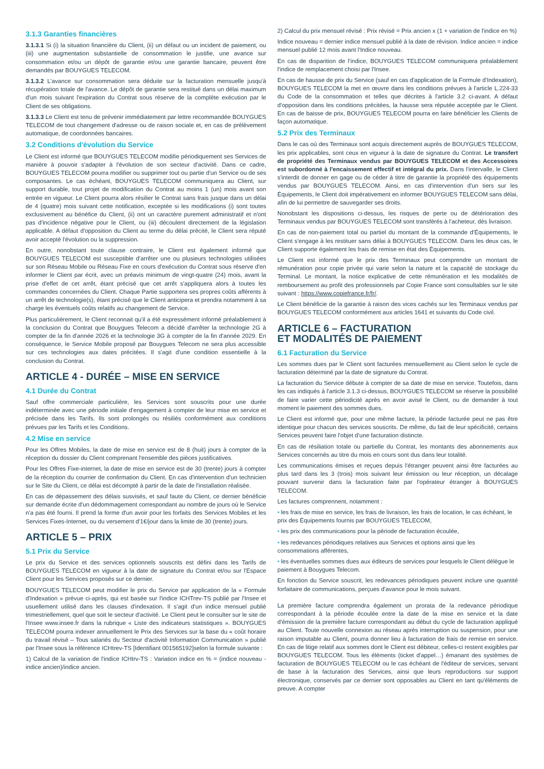3.1.3 Garanties financières
3.1.3.1 Si (i) la situation financière du Client, (ii) un défaut ou un incident de paiement, ou (iii) une augmentation substantielle de consommation le justifie, une avance sur consommation et/ou un dépôt de garantie et/ou une garantie bancaire, peuvent être demandés par BOUYGUES TELECOM.
3.1.3.2 L'avance sur consommation sera déduite sur la facturation mensuelle jusqu'à récupération totale de l'avance. Le dépôt de garantie sera restitué dans un délai maximum d'un mois suivant l'expiration du Contrat sous réserve de la complète exécution par le Client de ses obligations.
3.1.3.3 Le Client est tenu de prévenir immédiatement par lettre recommandée BOUYGUES TELECOM de tout changement d'adresse ou de raison sociale et, en cas de prélèvement automatique, de coordonnées bancaires.
3.2 Conditions d'évolution du Service
Le Client est informé que BOUYGUES TELECOM modifie périodiquement ses Services de manière à pouvoir s'adapter à l'évolution de son secteur d'activité. Dans ce cadre, BOUYGUES TELECOM pourra modifier ou supprimer tout ou partie d'un Service ou de ses composantes. Le cas échéant, BOUYGUES TELECOM communiquera au Client, sur support durable, tout projet de modification du Contrat au moins 1 (un) mois avant son entrée en vigueur. Le Client pourra alors résilier le Contrat sans frais jusque dans un délai de 4 (quatre) mois suivant cette notification, exceptée si les modifications (i) sont toutes exclusivement au bénéfice du Client, (ii) ont un caractère purement administratif et n'ont pas d'incidence négative pour le Client, ou (iii) découlent directement de la législation applicable. A défaut d'opposition du Client au terme du délai précité, le Client sera réputé avoir accepté l'évolution ou la suppression.
En outre, nonobstant toute clause contraire, le Client est également informé que BOUYGUES TELECOM est susceptible d'arrêter une ou plusieurs technologies utilisées sur son Réseau Mobile ou Réseau Fixe en cours d'exécution du Contrat sous réserve d'en informer le Client par écrit, avec un préavis minimum de vingt-quatre (24) mois, avant la prise d'effet de cet arrêt, étant précisé que cet arrêt s'appliquera alors à toutes les commandes concernées du Client. Chaque Partie supportera ses propres coûts afférents à un arrêt de technologie(s), étant précisé que le Client anticipera et prendra notamment à sa charge les éventuels coûts relatifs au changement de Service.
Plus particulièrement, le Client reconnait qu'il a été expressément informé préalablement à la conclusion du Contrat que Bouygues Telecom a décidé d'arrêter la technologie 2G à compter de la fin d'année 2026 et la technologie 3G à compter de la fin d'année 2029. En conséquence, le Service Mobile proposé par Bouygues Telecom ne sera plus accessible sur ces technologies aux dates précitées. Il s'agit d'une condition essentielle à la conclusion du Contrat.
ARTICLE 4 - DURÉE – MISE EN SERVICE
4.1 Durée du Contrat
Sauf offre commerciale particulière, les Services sont souscrits pour une durée indéterminée avec une période initiale d'engagement à compter de leur mise en service et précisée dans les Tarifs. Ils sont prolongés ou résiliés conformément aux conditions prévues par les Tarifs et les Conditions.
4.2 Mise en service
Pour les Offres Mobiles, la date de mise en service est de 8 (huit) jours à compter de la réception du dossier du Client comprenant l'ensemble des pièces justificatives.
Pour les Offres Fixe-internet, la date de mise en service est de 30 (trente) jours à compter de la réception du courrier de confirmation du Client. En cas d'intervention d'un technicien sur le Site du Client, ce délai est décompté à partir de la date de l'installation réalisée.
En cas de dépassement des délais susvisés, et sauf faute du Client, ce dernier bénéficie sur demande écrite d'un dédommagement correspondant au nombre de jours où le Service n'a pas été fourni. Il prend la forme d'un avoir pour les forfaits des Services Mobiles et les Services Fixes-Internet, ou du versement d'1€/jour dans la limite de 30 (trente) jours.
ARTICLE 5 – PRIX
5.1 Prix du Service
Le prix du Service et des services optionnels souscrits est défini dans les Tarifs de BOUYGUES TELECOM en vigueur à la date de signature du Contrat et/ou sur l'Espace Client pour les Services proposés sur ce dernier.
BOUYGUES TELECOM peut modifier le prix du Service par application de la « Formule d'Indexation » prévue ci-après, qui est basée sur l'indice ICHTrev-TS publié par l'Insee et usuellement utilisé dans les clauses d'indexation. Il s'agit d'un indice mensuel publié trimestriellement, quel que soit le secteur d'activité. Le Client peut le consulter sur le site de l'Insee www.insee.fr dans la rubrique « Liste des indicateurs statistiques ». BOUYGUES TELECOM pourra indexer annuellement le Prix des Services sur la base du « coût horaire du travail révisé – Tous salariés du Secteur d'activité Information Communication » publié par l'Insee sous la référence ICHtrev-TS [Identifiant 001565192]selon la formule suivante :
1) Calcul de la variation de l'indice ICHtrv-TS : Variation indice en % = (indice nouveau - indice ancien)/indice ancien.
2) Calcul du prix mensuel révisé : Prix révisé = Prix ancien x (1 + variation de l'indice en %)
Indice nouveau = dernier indice mensuel publié à la date de révision. Indice ancien = indice mensuel publié 12 mois avant l'Indice nouveau.
En cas de disparition de l'indice, BOUYGUES TELECOM communiquera préalablement l'indice de remplacement choisi par l'Insee.
En cas de hausse de prix du Service (sauf en cas d'application de la Formule d'Indexation), BOUYGUES TELECOM la met en œuvre dans les conditions prévues à l'article L.224-33 du Code de la consommation et telles que décrites à l'article 3.2 ci-avant. A défaut d'opposition dans les conditions précitées, la hausse sera réputée acceptée par le Client. En cas de baisse de prix, BOUYGUES TELECOM pourra en faire bénéficier les Clients de façon automatique.
5.2 Prix des Terminaux
Dans le cas où des Terminaux sont acquis directement auprès de BOUYGUES TELECOM, les prix applicables, sont ceux en vigueur à la date de signature du Contrat. Le transfert de propriété des Terminaux vendus par BOUYGUES TELECOM et des Accessoires est subordonné à l'encaissement effectif et intégral du prix. Dans l'intervalle, le Client s'interdit de donner en gage ou de céder à titre de garantie la propriété des équipements vendus par BOUYGUES TELECOM. Ainsi, en cas d'intervention d'un tiers sur les Équipements, le Client doit impérativement en informer BOUYGUES TELECOM sans délai, afin de lui permettre de sauvegarder ses droits.
Nonobstant les dispositions ci-dessus, les risques de perte ou de détérioration des Terminaux vendus par BOUYGUES TELECOM sont transférés à l'acheteur, dès livraison.
En cas de non-paiement total ou partiel du montant de la commande d'Équipements, le Client s'engage à les restituer sans délai à BOUYGUES TELECOM. Dans les deux cas, le Client supporte également les frais de remise en état des Équipements.
Le Client est informé que le prix des Terminaux peut comprendre un montant de rémunération pour copie privée qui varie selon la nature et la capacité de stockage du Terminal. Le montant, la notice explicative de cette rémunération et les modalités de remboursement au profit des professionnels par Copie France sont consultables sur le site suivant : https://www.copiefrance.fr/fr/.
Le Client bénéficie de la garantie à raison des vices cachés sur les Terminaux vendus par BOUYGUES TELECOM conformément aux articles 1641 et suivants du Code civil.
ARTICLE 6 – FACTURATION
ET MODALITÉS DE PAIEMENT
6.1 Facturation du Service
Les sommes dues par le Client sont facturées mensuellement au Client selon le cycle de facturation déterminé par la date de signature du Contrat.
La facturation du Service débute à compter de sa date de mise en service. Toutefois, dans les cas indiqués à l'article 3.1.3 ci-dessus, BOUYGUES TELECOM se réserve la possibilité de faire varier cette périodicité après en avoir avisé le Client, ou de demander à tout moment le paiement des sommes dues.
Le Client est informé que, pour une même facture, la période facturée peut ne pas être identique pour chacun des services souscrits. De même, du fait de leur spécificité, certains Services peuvent faire l'objet d'une facturation distincte.
En cas de résiliation totale ou partielle du Contrat, les montants des abonnements aux Services concernés au titre du mois en cours sont dus dans leur totalité.
Les communications émises et reçues depuis l'étranger peuvent ainsi être facturées au plus tard dans les 3 (trois) mois suivant leur émission ou leur réception, un décalage pouvant survenir dans la facturation faite par l'opérateur étranger à BOUYGUES TELECOM.
Les factures comprennent, notamment :
• les frais de mise en service, les frais de livraison, les frais de location, le cas échéant, le prix des Équipements fournis par BOUYGUES TELECOM,
• les prix des communications pour la période de facturation écoulée,
• les redevances périodiques relatives aux Services et options ainsi que les consommations afférentes,
• les éventuelles sommes dues aux éditeurs de services pour lesquels le Client délègue le paiement à Bouygues Telecom.
En fonction du Service souscrit, les redevances périodiques peuvent inclure une quantité forfaitaire de communications, perçues d'avance pour le mois suivant.
La première facture comprendra également un prorata de la redevance périodique correspondant à la période écoulée entre la date de la mise en service et la date d'émission de la première facture correspondant au début du cycle de facturation appliqué au Client. Toute nouvelle connexion au réseau après interruption ou suspension, pour une raison imputable au Client, pourra donner lieu à facturation de frais de remise en service. En cas de litige relatif aux sommes dont le Client est débiteur, celles-ci restent exigibles par BOUYGUES TELECOM. Tous les éléments (ticket d'appel…) émanant des systèmes de facturation de BOUYGUES TELECOM ou le cas échéant de l'éditeur de services, servant de base à la facturation des Services, ainsi que leurs reproductions sur support électronique, conservés par ce dernier sont opposables au Client en tant qu'éléments de preuve. A compter